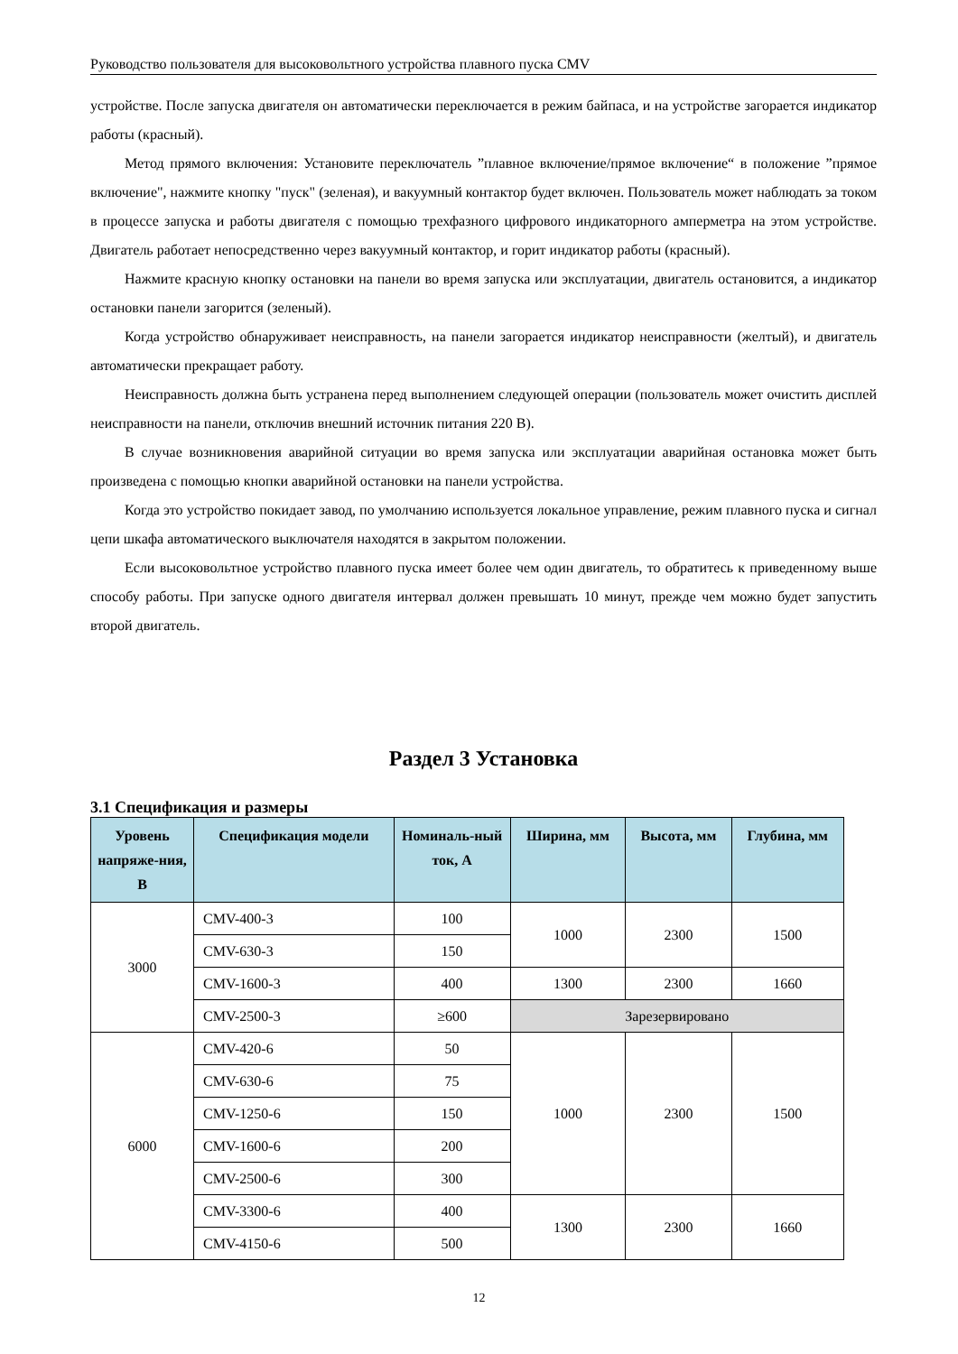Руководство пользователя для высоковольтного устройства плавного пуска CMV
устройстве. После запуска двигателя он автоматически переключается в режим байпаса, и на устройстве загорается индикатор работы (красный).
Метод прямого включения: Установите переключатель ”плавное включение/прямое включение“ в положение ”прямое включение", нажмите кнопку "пуск" (зеленая), и вакуумный контактор будет включен. Пользователь может наблюдать за током в процессе запуска и работы двигателя с помощью трехфазного цифрового индикаторного амперметра на этом устройстве. Двигатель работает непосредственно через вакуумный контактор, и горит индикатор работы (красный).
Нажмите красную кнопку остановки на панели во время запуска или эксплуатации, двигатель остановится, а индикатор остановки панели загорится (зеленый).
Когда устройство обнаруживает неисправность, на панели загорается индикатор неисправности (желтый), и двигатель автоматически прекращает работу.
Неисправность должна быть устранена перед выполнением следующей операции (пользователь может очистить дисплей неисправности на панели, отключив внешний источник питания 220 В).
В случае возникновения аварийной ситуации во время запуска или эксплуатации аварийная остановка может быть произведена с помощью кнопки аварийной остановки на панели устройства.
Когда это устройство покидает завод, по умолчанию используется локальное управление, режим плавного пуска и сигнал цепи шкафа автоматического выключателя находятся в закрытом положении.
Если высоковольтное устройство плавного пуска имеет более чем один двигатель, то обратитесь к приведенному выше способу работы. При запуске одного двигателя интервал должен превышать 10 минут, прежде чем можно будет запустить второй двигатель.
Раздел 3 Установка
3.1 Спецификация и размеры
| Уровень напряже-ния, В | Спецификация модели | Номиналь-ный ток, А | Ширина, мм | Высота, мм | Глубина, мм |
| --- | --- | --- | --- | --- | --- |
| 3000 | CMV-400-3 | 100 | 1000 | 2300 | 1500 |
| | CMV-630-3 | 150 | | | |
| | CMV-1600-3 | 400 | 1300 | 2300 | 1660 |
| | CMV-2500-3 | ≥600 | Зарезервировано | | |
| 6000 | CMV-420-6 | 50 | 1000 | 2300 | 1500 |
| | CMV-630-6 | 75 | | | |
| | CMV-1250-6 | 150 | | | |
| | CMV-1600-6 | 200 | | | |
| | CMV-2500-6 | 300 | | | |
| | CMV-3300-6 | 400 | 1300 | 2300 | 1660 |
| | CMV-4150-6 | 500 | | | |
12